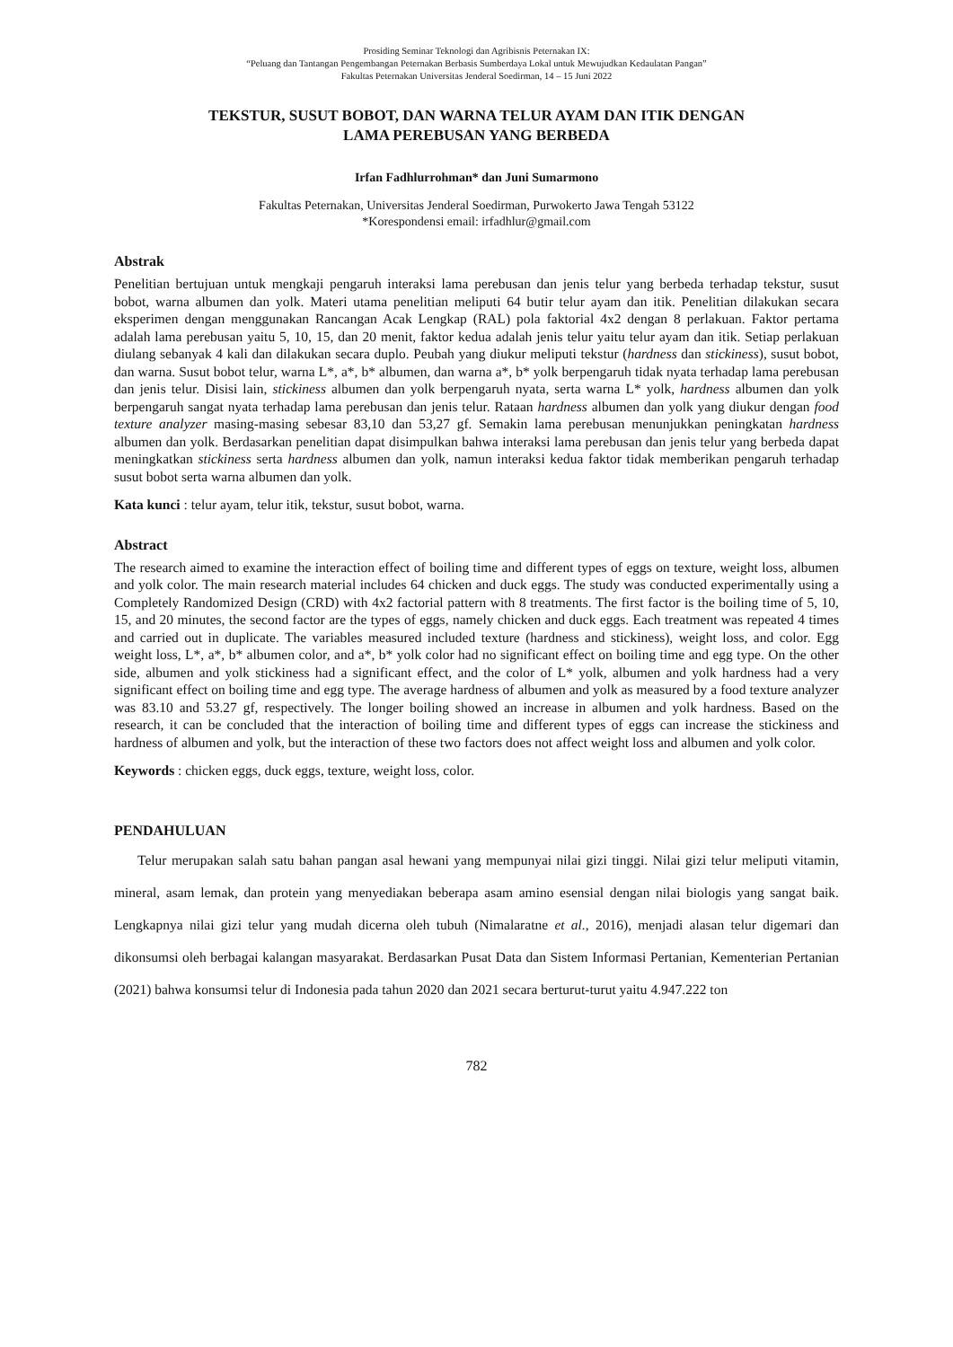Prosiding Seminar Teknologi dan Agribisnis Peternakan IX:
“Peluang dan Tantangan Pengembangan Peternakan Berbasis Sumberdaya Lokal untuk Mewujudkan Kedaulatan Pangan”
Fakultas Peternakan Universitas Jenderal Soedirman, 14 – 15 Juni 2022
TEKSTUR, SUSUT BOBOT, DAN WARNA TELUR AYAM DAN ITIK DENGAN
LAMA PEREBUSAN YANG BERBEDA
Irfan Fadhlurrohman* dan Juni Sumarmono
Fakultas Peternakan, Universitas Jenderal Soedirman, Purwokerto Jawa Tengah 53122
*Korespondensi email: irfadhlur@gmail.com
Abstrak
Penelitian bertujuan untuk mengkaji pengaruh interaksi lama perebusan dan jenis telur yang berbeda terhadap tekstur, susut bobot, warna albumen dan yolk. Materi utama penelitian meliputi 64 butir telur ayam dan itik. Penelitian dilakukan secara eksperimen dengan menggunakan Rancangan Acak Lengkap (RAL) pola faktorial 4x2 dengan 8 perlakuan. Faktor pertama adalah lama perebusan yaitu 5, 10, 15, dan 20 menit, faktor kedua adalah jenis telur yaitu telur ayam dan itik. Setiap perlakuan diulang sebanyak 4 kali dan dilakukan secara duplo. Peubah yang diukur meliputi tekstur (hardness dan stickiness), susut bobot, dan warna. Susut bobot telur, warna L*, a*, b* albumen, dan warna a*, b* yolk berpengaruh tidak nyata terhadap lama perebusan dan jenis telur. Disisi lain, stickiness albumen dan yolk berpengaruh nyata, serta warna L* yolk, hardness albumen dan yolk berpengaruh sangat nyata terhadap lama perebusan dan jenis telur. Rataan hardness albumen dan yolk yang diukur dengan food texture analyzer masing-masing sebesar 83,10 dan 53,27 gf. Semakin lama perebusan menunjukkan peningkatan hardness albumen dan yolk. Berdasarkan penelitian dapat disimpulkan bahwa interaksi lama perebusan dan jenis telur yang berbeda dapat meningkatkan stickiness serta hardness albumen dan yolk, namun interaksi kedua faktor tidak memberikan pengaruh terhadap susut bobot serta warna albumen dan yolk.
Kata kunci : telur ayam, telur itik, tekstur, susut bobot, warna.
Abstract
The research aimed to examine the interaction effect of boiling time and different types of eggs on texture, weight loss, albumen and yolk color. The main research material includes 64 chicken and duck eggs. The study was conducted experimentally using a Completely Randomized Design (CRD) with 4x2 factorial pattern with 8 treatments. The first factor is the boiling time of 5, 10, 15, and 20 minutes, the second factor are the types of eggs, namely chicken and duck eggs. Each treatment was repeated 4 times and carried out in duplicate. The variables measured included texture (hardness and stickiness), weight loss, and color. Egg weight loss, L*, a*, b* albumen color, and a*, b* yolk color had no significant effect on boiling time and egg type. On the other side, albumen and yolk stickiness had a significant effect, and the color of L* yolk, albumen and yolk hardness had a very significant effect on boiling time and egg type. The average hardness of albumen and yolk as measured by a food texture analyzer was 83.10 and 53.27 gf, respectively. The longer boiling showed an increase in albumen and yolk hardness. Based on the research, it can be concluded that the interaction of boiling time and different types of eggs can increase the stickiness and hardness of albumen and yolk, but the interaction of these two factors does not affect weight loss and albumen and yolk color.
Keywords : chicken eggs, duck eggs, texture, weight loss, color.
PENDAHULUAN
Telur merupakan salah satu bahan pangan asal hewani yang mempunyai nilai gizi tinggi. Nilai gizi telur meliputi vitamin, mineral, asam lemak, dan protein yang menyediakan beberapa asam amino esensial dengan nilai biologis yang sangat baik. Lengkapnya nilai gizi telur yang mudah dicerna oleh tubuh (Nimalaratne et al., 2016), menjadi alasan telur digemari dan dikonsumsi oleh berbagai kalangan masyarakat. Berdasarkan Pusat Data dan Sistem Informasi Pertanian, Kementerian Pertanian (2021) bahwa konsumsi telur di Indonesia pada tahun 2020 dan 2021 secara berturut-turut yaitu 4.947.222 ton
782